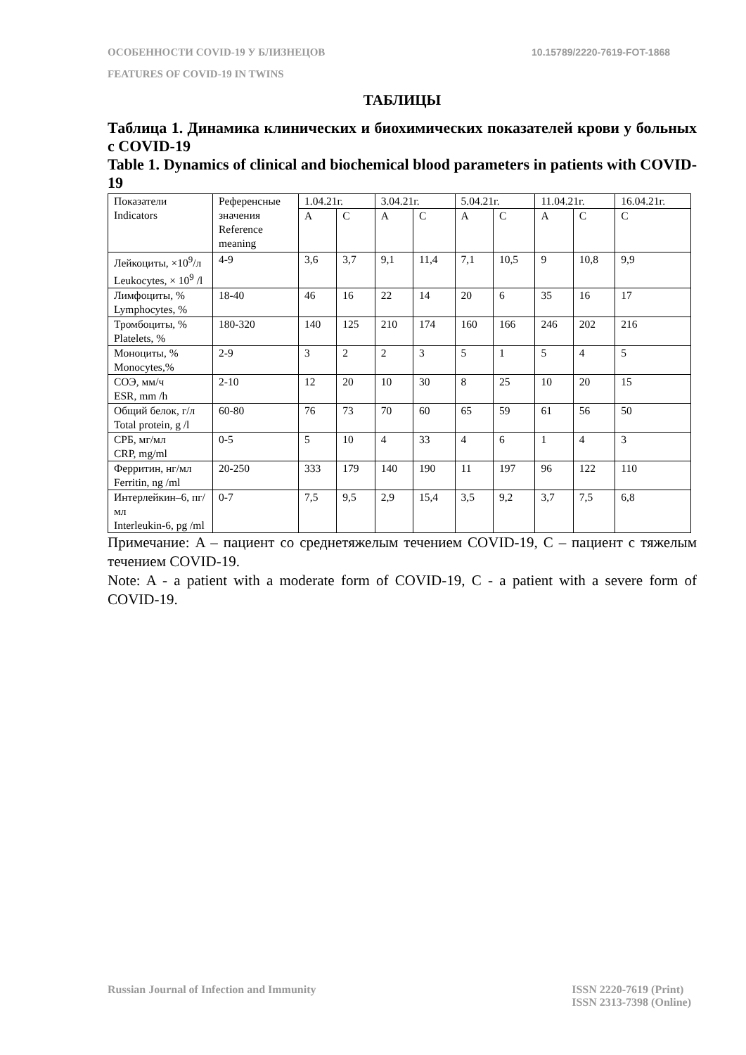ОСОБЕННОСТИ COVID-19 У БЛИЗНЕЦОВ 10.15789/2220-7619-FOT-1868
FEATURES OF COVID-19 IN TWINS
ТАБЛИЦЫ
Таблица 1. Динамика клинических и биохимических показателей крови у больных с COVID-19
Table 1. Dynamics of clinical and biochemical blood parameters in patients with COVID-19
| Показатели Indicators | Референсные значения Reference meaning | 1.04.21г. | | 3.04.21г. | | 5.04.21г. | | 11.04.21г. | | 16.04.21г. |
| | | A | C | A | C | A | C | A | C | C |
| Лейкоциты, ×10<sup>9</sup>/л Leukocytes, × 10<sup>9</sup> /l | 4-9 | 3,6 | 3,7 | 9,1 | 11,4 | 7,1 | 10,5 | 9 | 10,8 | 9,9 |
| Лимфоциты, % Lymphocytes, % | 18-40 | 46 | 16 | 22 | 14 | 20 | 6 | 35 | 16 | 17 |
| Тромбоциты, % Platelets, % | 180-320 | 140 | 125 | 210 | 174 | 160 | 166 | 246 | 202 | 216 |
| Моноциты, % Monocytes,% | 2-9 | 3 | 2 | 2 | 3 | 5 | 1 | 5 | 4 | 5 |
| СОЭ, мм/ч ESR, mm /h | 2-10 | 12 | 20 | 10 | 30 | 8 | 25 | 10 | 20 | 15 |
| Общий белок, г/л Total protein, g /l | 60-80 | 76 | 73 | 70 | 60 | 65 | 59 | 61 | 56 | 50 |
| СРБ, мг/мл CRP, mg/ml | 0-5 | 5 | 10 | 4 | 33 | 4 | 6 | 1 | 4 | 3 |
| Ферритин, нг/мл Ferritin, ng /ml | 20-250 | 333 | 179 | 140 | 190 | 11 | 197 | 96 | 122 | 110 |
| Интерлейкин–6, пг/мл Interleukin-6, pg /ml | 0-7 | 7,5 | 9,5 | 2,9 | 15,4 | 3,5 | 9,2 | 3,7 | 7,5 | 6,8 |
Примечание: A – пациент со среднетяжелым течением COVID-19, C – пациент с тяжелым течением COVID-19.
Note: A - a patient with a moderate form of COVID-19, C - a patient with a severe form of COVID-19.
ISSN 2220-7619 (Print)
ISSN 2313-7398 (Online) Russian Journal of Infection and Immunity